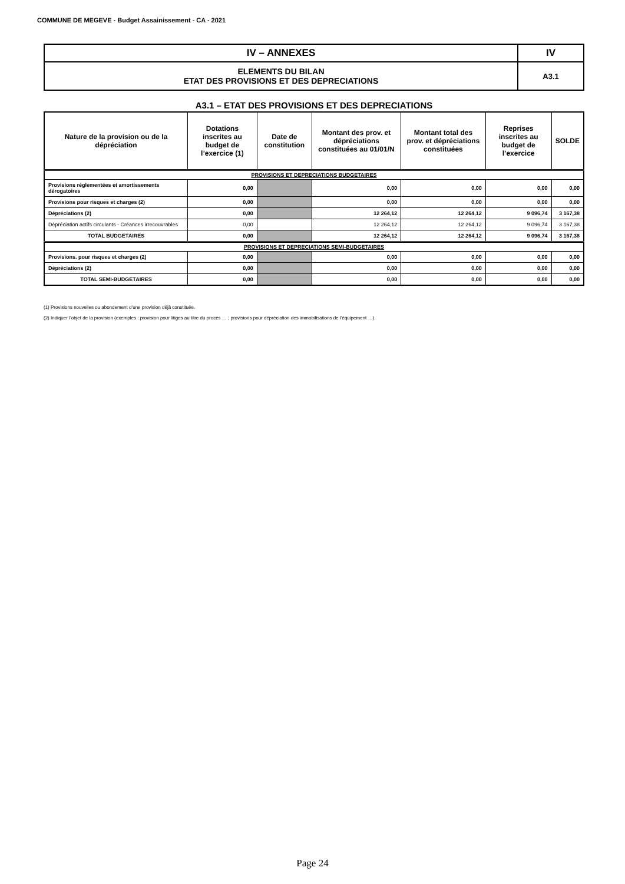COMMUNE DE MEGEVE - Budget Assainissement - CA - 2021
| IV – ANNEXES | IV |
| ELEMENTS DU BILAN ETAT DES PROVISIONS ET DES DEPRECIATIONS | A3.1 |
A3.1 – ETAT DES PROVISIONS ET DES DEPRECIATIONS
| Nature de la provision ou de la dépréciation | Dotations inscrites au budget de l’exercice (1) | Date de constitution | Montant des prov. et dépréciations constituées au 01/01/N | Montant total des prov. et dépréciations constituées | Reprises inscrites au budget de l’exercice | SOLDE |
| --- | --- | --- | --- | --- | --- | --- |
| PROVISIONS ET DEPRECIATIONS BUDGETAIRES | | | | | | |
| Provisions réglementées et amortissements dérogatoires | 0,00 | | 0,00 | 0,00 | 0,00 | 0,00 |
| Provisions pour risques et charges (2) | 0,00 | | 0,00 | 0,00 | 0,00 | 0,00 |
| Dépréciations (2) | 0,00 | | 12 264,12 | 12 264,12 | 9 096,74 | 3 167,38 |
| Dépréciation actifs circulants - Créances irrecouvrables | 0,00 | | 12 264,12 | 12 264,12 | 9 096,74 | 3 167,38 |
| TOTAL BUDGETAIRES | 0,00 | | 12 264,12 | 12 264,12 | 9 096,74 | 3 167,38 |
| PROVISIONS ET DEPRECIATIONS SEMI-BUDGETAIRES | | | | | | |
| Provisions. pour risques et charges (2) | 0,00 | | 0,00 | 0,00 | 0,00 | 0,00 |
| Dépréciations (2) | 0,00 | | 0,00 | 0,00 | 0,00 | 0,00 |
| TOTAL SEMI-BUDGETAIRES | 0,00 | | 0,00 | 0,00 | 0,00 | 0,00 |
(1) Provisions nouvelles ou abondement d’une provision déjà constituée.
(2) Indiquer l’objet de la provision (exemples : provision pour litiges au titre du procès … ; provisions pour dépréciation des immobilisations de l’équipement …).
Page 24